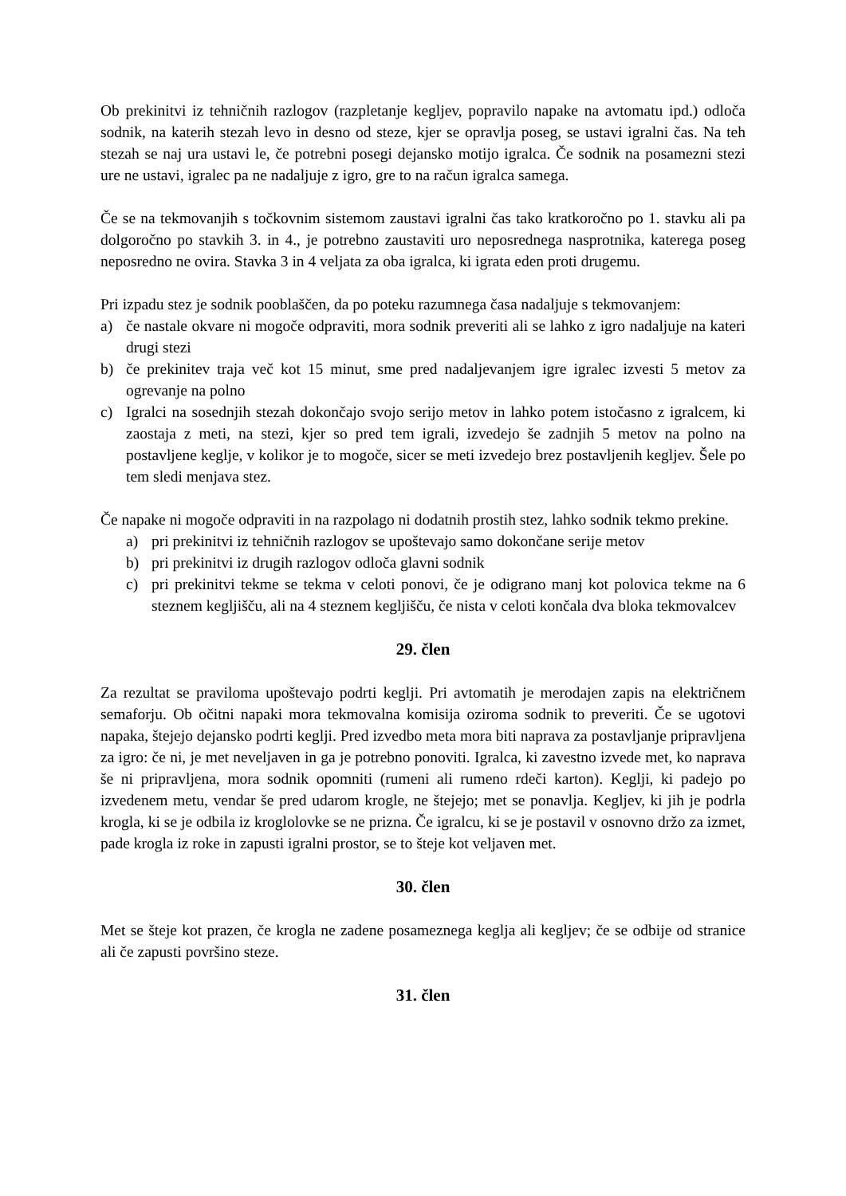Ob prekinitvi iz tehničnih razlogov (razpletanje kegljev, popravilo napake na avtomatu ipd.) odloča sodnik, na katerih stezah levo in desno od steze, kjer se opravlja poseg, se ustavi igralni čas. Na teh stezah se naj ura ustavi le, če potrebni posegi dejansko motijo igralca. Če sodnik na posamezni stezi ure ne ustavi, igralec pa ne nadaljuje z igro, gre to na račun igralca samega.
Če se na tekmovanjih s točkovnim sistemom zaustavi igralni čas tako kratkoročno po 1. stavku ali pa dolgoročno po stavkih 3. in 4., je potrebno zaustaviti uro neposrednega nasprotnika, katerega poseg neposredno ne ovira. Stavka 3 in 4 veljata za oba igralca, ki igrata eden proti drugemu.
Pri izpadu stez je sodnik pooblaščen, da po poteku razumnega časa nadaljuje s tekmovanjem:
a) če nastale okvare ni mogoče odpraviti, mora sodnik preveriti ali se lahko z igro nadaljuje na kateri drugi stezi
b) če prekinitev traja več kot 15 minut, sme pred nadaljevanjem igre igralec izvesti 5 metov za ogrevanje na polno
c) Igralci na sosednjih stezah dokončajo svojo serijo metov in lahko potem istočasno z igralcem, ki zaostaja z meti, na stezi, kjer so pred tem igrali, izvedejo še zadnjih 5 metov na polno na postavljene keglje, v kolikor je to mogoče, sicer se meti izvedejo brez postavljenih kegljev. Šele po tem sledi menjava stez.
Če napake ni mogoče odpraviti in na razpolago ni dodatnih prostih stez, lahko sodnik tekmo prekine.
a) pri prekinitvi iz tehničnih razlogov se upoštevajo samo dokončane serije metov
b) pri prekinitvi iz drugih razlogov odloča glavni sodnik
c) pri prekinitvi tekme se tekma v celoti ponovi, če je odigrano manj kot polovica tekme na 6 steznem kegljišču, ali na 4 steznem kegljišču, če nista v celoti končala dva bloka tekmovalcev
29. člen
Za rezultat se praviloma upoštevajo podrti keglji. Pri avtomatih je merodajen zapis na električnem semaforju. Ob očitni napaki mora tekmovalna komisija oziroma sodnik to preveriti. Če se ugotovi napaka, štejejo dejansko podrti keglji. Pred izvedbo meta mora biti naprava za postavljanje pripravljena za igro: če ni, je met neveljaven in ga je potrebno ponoviti. Igralca, ki zavestno izvede met, ko naprava še ni pripravljena, mora sodnik opomniti (rumeni ali rumeno rdeči karton). Keglji, ki padejo po izvedenem metu, vendar še pred udarom krogle, ne štejejo; met se ponavlja. Kegljev, ki jih je podrla krogla, ki se je odbila iz kroglolovke se ne prizna. Če igralcu, ki se je postavil v osnovno držo za izmet, pade krogla iz roke in zapusti igralni prostor, se to šteje kot veljaven met.
30. člen
Met se šteje kot prazen, če krogla ne zadene posameznega keglja ali kegljev; če se odbije od stranice ali če zapusti površino steze.
31. člen